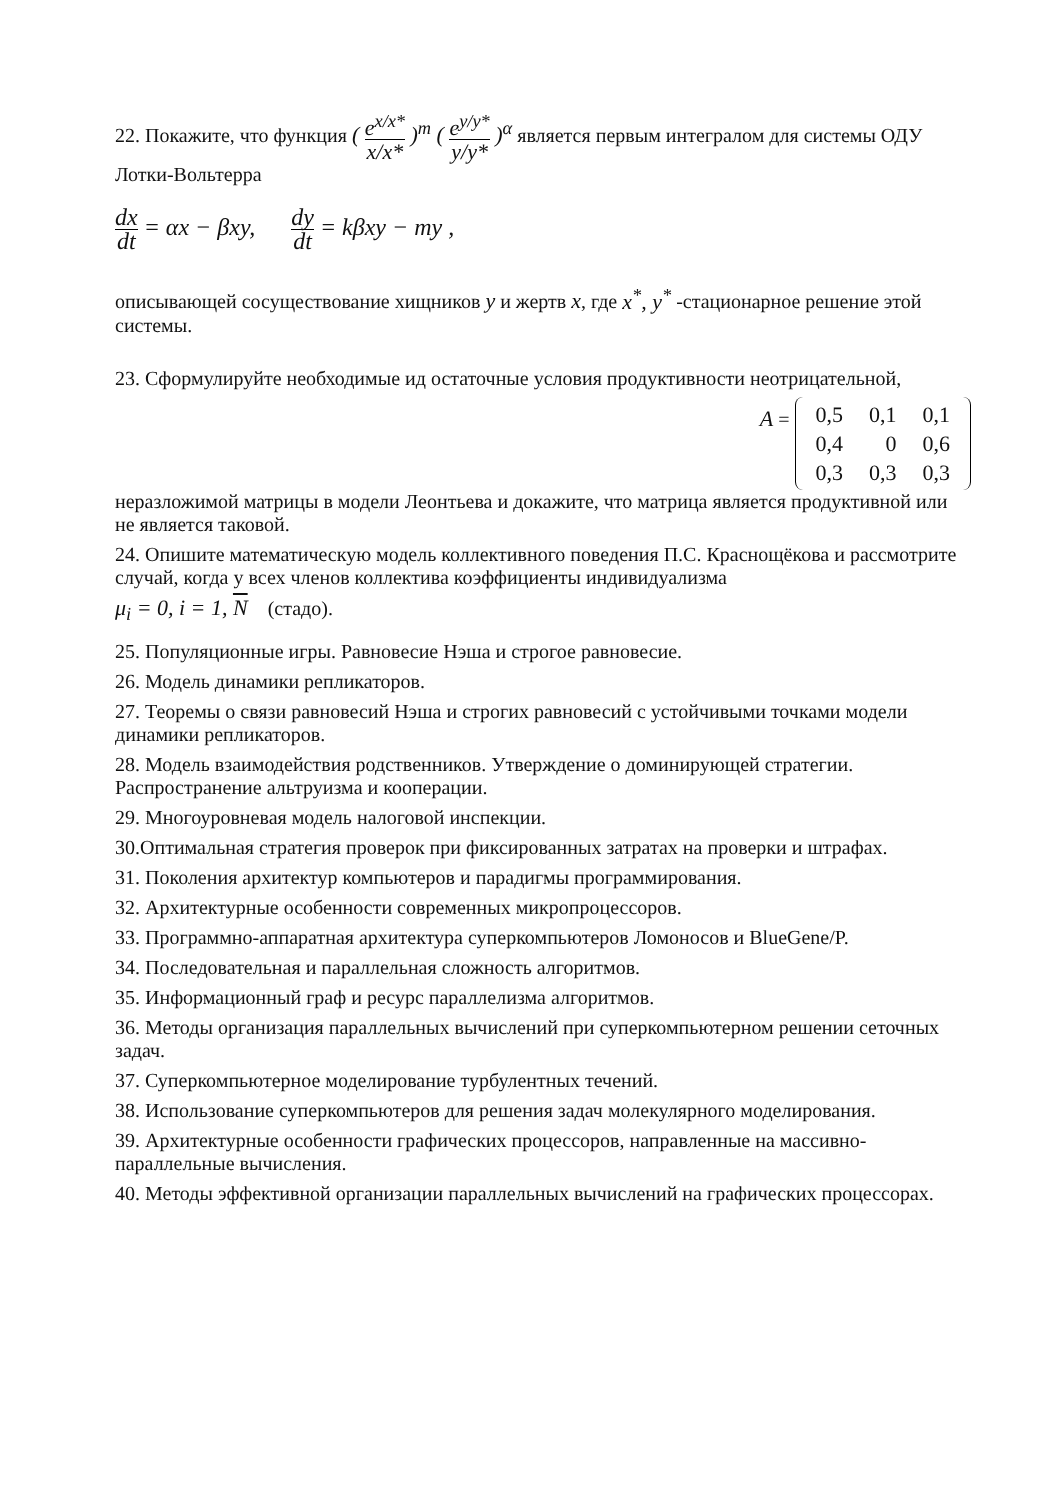22. Покажите, что функция ( e<sup>x/x*</sup> x/x* )<sup>m</sup> ( e<sup>y/y*</sup> y/y* )<sup>α</sup> является первым интегралом для системы ОДУ Лотки-Вольтерра
dx dt = αx − βxy, dy dt = kβxy − my ,
описывающей сосуществование хищников y и жертв x, где x<sup>*</sup>, y<sup>*</sup> -стационарное решение этой системы.
23. Сформулируйте необходимые ид остаточные условия продуктивности неотрицательной,
A =
| 0,5 | 0,1 | 0,1 |
| 0,4 | 0 | 0,6 |
| 0,3 | 0,3 | 0,3 |
неразложимой матрицы в модели Леонтьева и докажите, что матрица является продуктивной или не является таковой.
24. Опишите математическую модель коллективного поведения П.С. Краснощёкова и рассмотрите случай, когда у всех членов коллектива коэффициенты индивидуализма
μ<sub>i</sub> = 0, i = 1, N (стадо).
25. Популяционные игры. Равновесие Нэша и строгое равновесие.
26. Модель динамики репликаторов.
27. Теоремы о связи равновесий Нэша и строгих равновесий с устойчивыми точками модели динамики репликаторов.
28. Модель взаимодействия родственников. Утверждение о доминирующей стратегии. Распространение альтруизма и кооперации.
29. Многоуровневая модель налоговой инспекции.
30.Оптимальная стратегия проверок при фиксированных затратах на проверки и штрафах.
31. Поколения архитектур компьютеров и парадигмы программирования.
32. Архитектурные особенности современных микропроцессоров.
33. Программно-аппаратная архитектура суперкомпьютеров Ломоносов и BlueGene/P.
34. Последовательная и параллельная сложность алгоритмов.
35. Информационный граф и ресурс параллелизма алгоритмов.
36. Методы организация параллельных вычислений при суперкомпьютерном решении сеточных задач.
37. Суперкомпьютерное моделирование турбулентных течений.
38. Использование суперкомпьютеров для решения задач молекулярного моделирования.
39. Архитектурные особенности графических процессоров, направленные на массивно-параллельные вычисления.
40. Методы эффективной организации параллельных вычислений на графических процессорах.